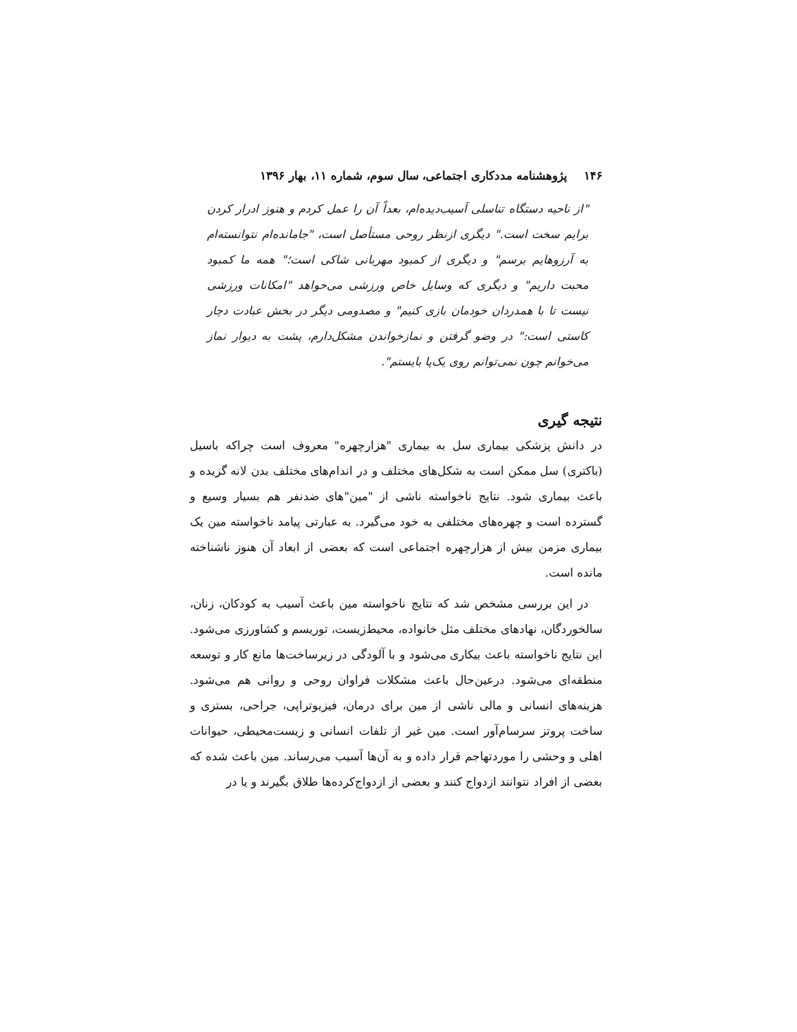۱۴۶ پژوهشنامه مددکاری اجتماعی، سال سوم، شماره ۱۱، بهار ۱۳۹۶
"از ناحیه دستگاه تناسلی آسیب‌دیده‌ام، بعداً آن را عمل کردم و هنوز ادرار کردن برایم سخت است." دیگری ازنظر روحی مستأصل است، "جامانده‌ام نتوانسته‌ام به آرزوهایم برسم" و دیگری از کمبود مهربانی شاکی است؛" همه ما کمبود محبت داریم" و دیگری که وسایل خاص ورزشی می‌خواهد "امکانات ورزشی نیست تا با همدردان خودمان بازی کنیم" و مصدومی دیگر در بخش عبادت دچار کاستی است:" در وضو گرفتن و نمازخواندن مشکل‌دارم، پشت به دیوار نماز می‌خوانم چون نمی‌توانم روی یک‌پا بایستم".
نتیجه گیری
در دانش پزشکی بیماری سل به بیماری "هزارچهره" معروف است چراکه باسیل (باکتری) سل ممکن است به شکل‌های مختلف و در اندام‌های مختلف بدن لانه گزیده و باعث بیماری شود. نتایج ناخواسته ناشی از "مین"های ضدنفر هم بسیار وسیع و گسترده است و چهره‌های مختلفی به خود می‌گیرد. به عبارتی پیامد ناخواسته مین یک بیماری مزمن بیش از هزارچهره اجتماعی است که بعضی از ابعاد آن هنوز ناشناخته مانده است.
در این بررسی مشخص شد که نتایج ناخواسته مین باعث آسیب به کودکان، زنان، سالخوردگان، نهادهای مختلف مثل خانواده، محیط‌زیست، توریسم و کشاورزی می‌شود. این نتایج ناخواسته باعث بیکاری می‌شود و با آلودگی در زیرساخت‌ها مانع کار و توسعه منطقه‌ای می‌شود. درعین‌حال باعث مشکلات فراوان روحی و روانی هم می‌شود. هزینه‌های انسانی و مالی ناشی از مین برای درمان، فیزیوتراپی، جراحی، بستری و ساخت پروتز سرسام‌آور است. مین غیر از تلفات انسانی و زیست‌محیطی، حیوانات اهلی و وحشی را موردتهاجم قرار داده و به آن‌ها آسیب می‌رساند. مین باعث شده که بعضی از افراد نتوانند ازدواج کنند و بعضی از ازدواج‌کرده‌ها طلاق بگیرند و یا در